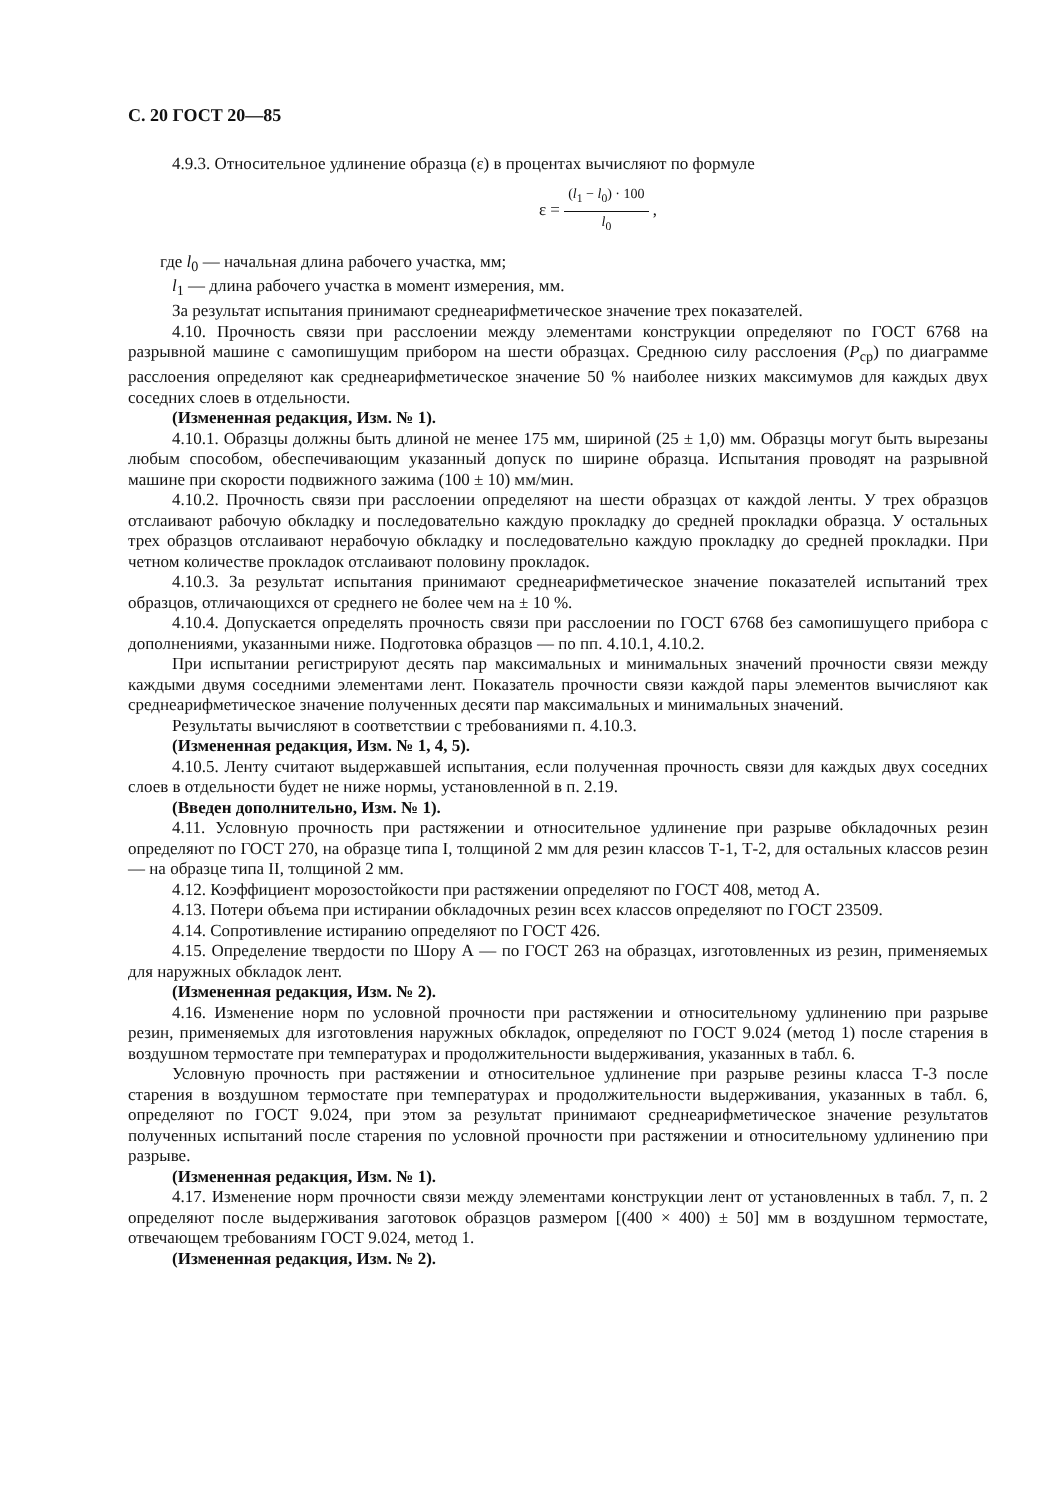С. 20 ГОСТ 20—85
4.9.3. Относительное удлинение образца (ε) в процентах вычисляют по формуле
ε =
(l<sub>1</sub> − l<sub>0</sub>) · 100
l<sub>0</sub>
,
где l<sub>0</sub> — начальная длина рабочего участка, мм;
l<sub>1</sub> — длина рабочего участка в момент измерения, мм.
За результат испытания принимают среднеарифметическое значение трех показателей.
4.10. Прочность связи при расслоении между элементами конструкции определяют по ГОСТ 6768 на разрывной машине с самопишущим прибором на шести образцах. Среднюю силу расслоения (P<sub>ср</sub>) по диаграмме расслоения определяют как среднеарифметическое значение 50 % наиболее низких максимумов для каждых двух соседних слоев в отдельности.
(Измененная редакция, Изм. № 1).
4.10.1. Образцы должны быть длиной не менее 175 мм, шириной (25 ± 1,0) мм. Образцы могут быть вырезаны любым способом, обеспечивающим указанный допуск по ширине образца. Испытания проводят на разрывной машине при скорости подвижного зажима (100 ± 10) мм/мин.
4.10.2. Прочность связи при расслоении определяют на шести образцах от каждой ленты. У трех образцов отслаивают рабочую обкладку и последовательно каждую прокладку до средней прокладки образца. У остальных трех образцов отслаивают нерабочую обкладку и последовательно каждую прокладку до средней прокладки. При четном количестве прокладок отслаивают половину прокладок.
4.10.3. За результат испытания принимают среднеарифметическое значение показателей испытаний трех образцов, отличающихся от среднего не более чем на ± 10 %.
4.10.4. Допускается определять прочность связи при расслоении по ГОСТ 6768 без самопишущего прибора с дополнениями, указанными ниже. Подготовка образцов — по пп. 4.10.1, 4.10.2.
При испытании регистрируют десять пар максимальных и минимальных значений прочности связи между каждыми двумя соседними элементами лент. Показатель прочности связи каждой пары элементов вычисляют как среднеарифметическое значение полученных десяти пар максимальных и минимальных значений.
Результаты вычисляют в соответствии с требованиями п. 4.10.3.
(Измененная редакция, Изм. № 1, 4, 5).
4.10.5. Ленту считают выдержавшей испытания, если полученная прочность связи для каждых двух соседних слоев в отдельности будет не ниже нормы, установленной в п. 2.19.
(Введен дополнительно, Изм. № 1).
4.11. Условную прочность при растяжении и относительное удлинение при разрыве обкладочных резин определяют по ГОСТ 270, на образце типа I, толщиной 2 мм для резин классов Т-1, Т-2, для остальных классов резин — на образце типа II, толщиной 2 мм.
4.12. Коэффициент морозостойкости при растяжении определяют по ГОСТ 408, метод А.
4.13. Потери объема при истирании обкладочных резин всех классов определяют по ГОСТ 23509.
4.14. Сопротивление истиранию определяют по ГОСТ 426.
4.15. Определение твердости по Шору А — по ГОСТ 263 на образцах, изготовленных из резин, применяемых для наружных обкладок лент.
(Измененная редакция, Изм. № 2).
4.16. Изменение норм по условной прочности при растяжении и относительному удлинению при разрыве резин, применяемых для изготовления наружных обкладок, определяют по ГОСТ 9.024 (метод 1) после старения в воздушном термостате при температурах и продолжительности выдерживания, указанных в табл. 6.
Условную прочность при растяжении и относительное удлинение при разрыве резины класса Т-3 после старения в воздушном термостате при температурах и продолжительности выдерживания, указанных в табл. 6, определяют по ГОСТ 9.024, при этом за результат принимают среднеарифметическое значение результатов полученных испытаний после старения по условной прочности при растяжении и относительному удлинению при разрыве.
(Измененная редакция, Изм. № 1).
4.17. Изменение норм прочности связи между элементами конструкции лент от установленных в табл. 7, п. 2 определяют после выдерживания заготовок образцов размером [(400 × 400) ± 50] мм в воздушном термостате, отвечающем требованиям ГОСТ 9.024, метод 1.
(Измененная редакция, Изм. № 2).